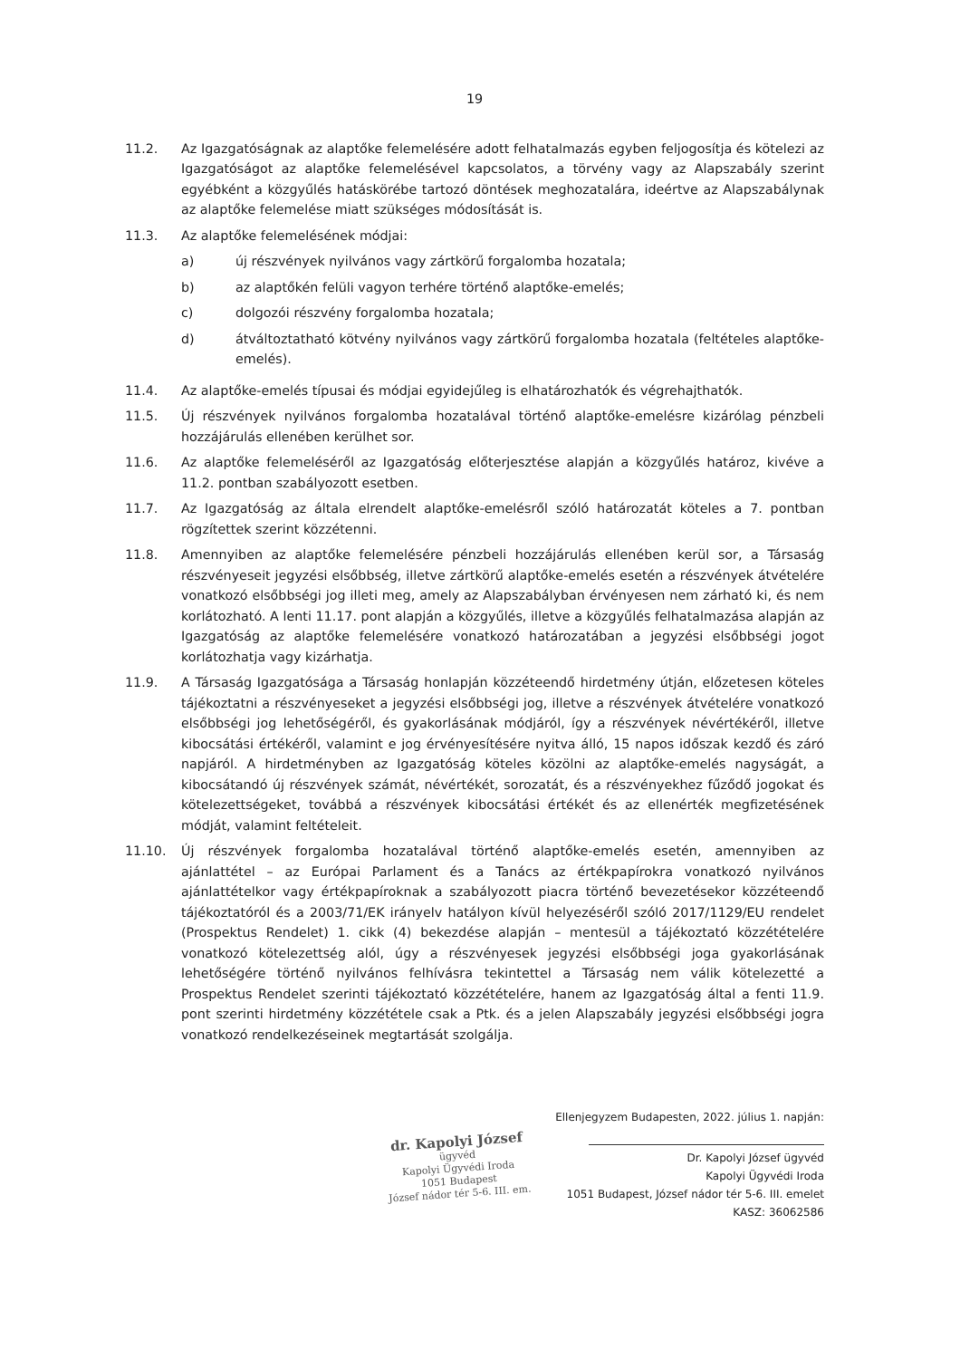19
11.2. Az Igazgatóságnak az alaptőke felemelésére adott felhatalmazás egyben feljogosítja és kötelezi az Igazgatóságot az alaptőke felemelésével kapcsolatos, a törvény vagy az Alapszabály szerint egyébként a közgyűlés hatáskörébe tartozó döntések meghozatalára, ideértve az Alapszabálynak az alaptőke felemelése miatt szükséges módosítását is.
11.3. Az alaptőke felemelésének módjai:
a) új részvények nyilvános vagy zártkörű forgalomba hozatala;
b) az alaptőkén felüli vagyon terhére történő alaptőke-emelés;
c) dolgozói részvény forgalomba hozatala;
d) átváltoztatható kötvény nyilvános vagy zártkörű forgalomba hozatala (feltételes alaptőke-emelés).
11.4. Az alaptőke-emelés típusai és módjai egyidejűleg is elhatározhatók és végrehajthatók.
11.5. Új részvények nyilvános forgalomba hozatalával történő alaptőke-emelésre kizárólag pénzbeli hozzájárulás ellenében kerülhet sor.
11.6. Az alaptőke felemeléséről az Igazgatóság előterjesztése alapján a közgyűlés határoz, kivéve a 11.2. pontban szabályozott esetben.
11.7. Az Igazgatóság az általa elrendelt alaptőke-emelésről szóló határozatát köteles a 7. pontban rögzítettek szerint közzétenni.
11.8. Amennyiben az alaptőke felemelésére pénzbeli hozzájárulás ellenében kerül sor, a Társaság részvényeseit jegyzési elsőbbség, illetve zártkörű alaptőke-emelés esetén a részvények átvételére vonatkozó elsőbbségi jog illeti meg, amely az Alapszabályban érvényesen nem zárható ki, és nem korlátozható. A lenti 11.17. pont alapján a közgyűlés, illetve a közgyűlés felhatalmazása alapján az Igazgatóság az alaptőke felemelésére vonatkozó határozatában a jegyzési elsőbbségi jogot korlátozhatja vagy kizárhatja.
11.9. A Társaság Igazgatósága a Társaság honlapján közzéteendő hirdetmény útján, előzetesen köteles tájékoztatni a részvényeseket a jegyzési elsőbbségi jog, illetve a részvények átvételére vonatkozó elsőbbségi jog lehetőségéről, és gyakorlásának módjáról, így a részvények névértékéről, illetve kibocsátási értékéről, valamint e jog érvényesítésére nyitva álló, 15 napos időszak kezdő és záró napjáról. A hirdetményben az Igazgatóság köteles közölni az alaptőke-emelés nagyságát, a kibocsátandó új részvények számát, névértékét, sorozatát, és a részvényekhez fűződő jogokat és kötelezettségeket, továbbá a részvények kibocsátási értékét és az ellenérték megfizetésének módját, valamint feltételeit.
11.10. Új részvények forgalomba hozatalával történő alaptőke-emelés esetén, amennyiben az ajánlattétel – az Európai Parlament és a Tanács az értékpapírokra vonatkozó nyilvános ajánlattételkor vagy értékpapíroknak a szabályozott piacra történő bevezetésekor közzéteendő tájékoztatóról és a 2003/71/EK irányelv hatályon kívül helyezéséről szóló 2017/1129/EU rendelet (Prospektus Rendelet) 1. cikk (4) bekezdése alapján – mentesül a tájékoztató közzétételére vonatkozó kötelezettség alól, úgy a részvényesek jegyzési elsőbbségi joga gyakorlásának lehetőségére történő nyilvános felhívásra tekintettel a Társaság nem válik kötelezetté a Prospektus Rendelet szerinti tájékoztató közzétételére, hanem az Igazgatóság által a fenti 11.9. pont szerinti hirdetmény közzététele csak a Ptk. és a jelen Alapszabály jegyzési elsőbbségi jogra vonatkozó rendelkezéseinek megtartását szolgálja.
dr. Kapolyi József
ügyvéd
Kapolyi Ügyvédi Iroda
1051 Budapest
József nádor tér 5-6. III. em.
Ellenjegyzem Budapesten, 2022. július 1. napján:
Dr. Kapolyi József ügyvéd
Kapolyi Ügyvédi Iroda
1051 Budapest, József nádor tér 5-6. III. emelet
KASZ: 36062586